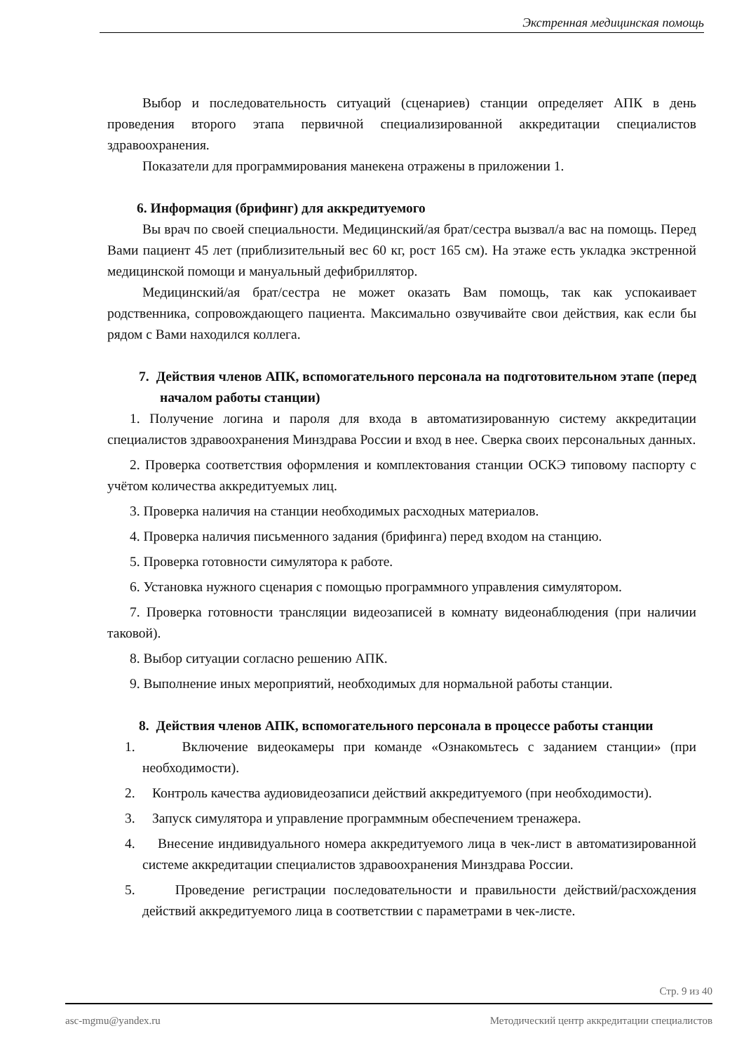Экстренная медицинская помощь
Выбор и последовательность ситуаций (сценариев) станции определяет АПК в день проведения второго этапа первичной специализированной аккредитации специалистов здравоохранения.
Показатели для программирования манекена отражены в приложении 1.
6. Информация (брифинг) для аккредитуемого
Вы врач по своей специальности. Медицинский/ая брат/сестра вызвал/а вас на помощь. Перед Вами пациент 45 лет (приблизительный вес 60 кг, рост 165 см). На этаже есть укладка экстренной медицинской помощи и мануальный дефибриллятор.
Медицинский/ая брат/сестра не может оказать Вам помощь, так как успокаивает родственника, сопровождающего пациента. Максимально озвучивайте свои действия, как если бы рядом с Вами находился коллега.
7. Действия членов АПК, вспомогательного персонала на подготовительном этапе (перед началом работы станции)
1. Получение логина и пароля для входа в автоматизированную систему аккредитации специалистов здравоохранения Минздрава России и вход в нее. Сверка своих персональных данных.
2. Проверка соответствия оформления и комплектования станции ОСКЭ типовому паспорту с учётом количества аккредитуемых лиц.
3. Проверка наличия на станции необходимых расходных материалов.
4. Проверка наличия письменного задания (брифинга) перед входом на станцию.
5. Проверка готовности симулятора к работе.
6. Установка нужного сценария с помощью программного управления симулятором.
7. Проверка готовности трансляции видеозаписей в комнату видеонаблюдения (при наличии таковой).
8. Выбор ситуации согласно решению АПК.
9. Выполнение иных мероприятий, необходимых для нормальной работы станции.
8. Действия членов АПК, вспомогательного персонала в процессе работы станции
1. Включение видеокамеры при команде «Ознакомьтесь с заданием станции» (при необходимости).
2. Контроль качества аудиовидеозаписи действий аккредитуемого (при необходимости).
3. Запуск симулятора и управление программным обеспечением тренажера.
4. Внесение индивидуального номера аккредитуемого лица в чек-лист в автоматизированной системе аккредитации специалистов здравоохранения Минздрава России.
5. Проведение регистрации последовательности и правильности действий/расхождения действий аккредитуемого лица в соответствии с параметрами в чек-листе.
Стр. 9 из 40
asc-mgmu@yandex.ru Методический центр аккредитации специалистов